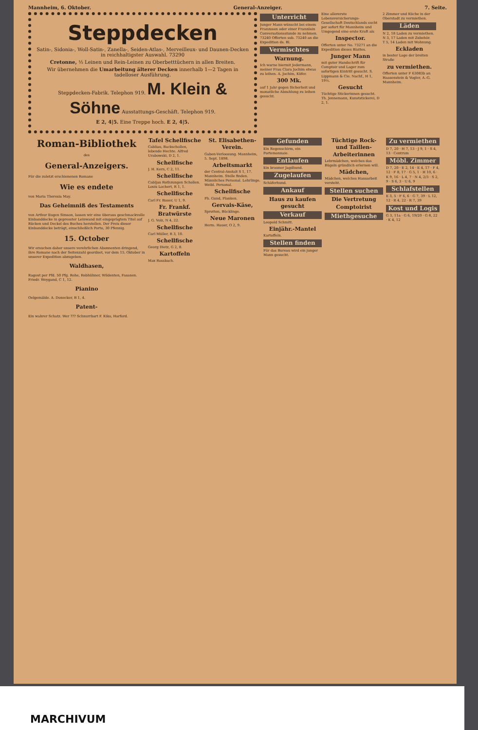Mannheim, 6. Oktober. General-Anzeiger. 7. Seite.
Steppdecken
Satin-, Sidonia-, Woll-Satin-, Zanella-, Seiden-Atlas-, Merveilleux- und Daunen-Decken in reichhaltigster Auswahl. 73290
Cretonne, ½ Leinen und Rein-Leinen zu Oberbetttüchern in allen Breiten.
Wir übernehmen die Umarbeitung älterer Decken innerhalb 1—2 Tagen in tadelloser Ausführung.
Steppdecken-Fabrik. Telephon 919. M. Klein & Söhne Ausstattungs-Geschäft. Telephon 919.
E 2, 4|5. Eine Treppe hoch. E 2, 4|5.
Unterricht
Junger Mann wünscht bei einem Franzosen oder einer Französin Conversationsstunde zu nehmen. 73240 Offerten sub. 73240 an die Expedition ds. Bl.
Vermischtes
Warnung.
Ich warne hiermit Jedermann, meiner Frau Clara Jochim etwas zu leihen. A. Jochim, Küfer.
300 Mk.
auf 1 Jahr gegen Sicherheit und monatliche Abzahlung zu leihen gesucht.
Eine allererste Lebensversicherungs-Gesellschaft Deutschlands sucht per sofort für Mannheim und Umgegend eine erste Kraft als
Inspector.
Offerten unter No. 73271 an die Expedition dieses Blattes.
Junger Mann
mit guter Handschrift für Comptoir und Lager zum sofortigen Eintritt gesucht. S. Lippmann & Cie. Nachf., H 1, 19½.
Gesucht
Tüchtige Stickerinnen gesucht. Th. Jennemann, Kunststickerei, D 2, 1.
2 Zimmer und Küche in der Oberstadt zu vermiethen.
Läden
N 2, 18 Laden zu vermiethen.
N 3, 17 Laden mit Zubehör.
T 5, 14 Laden mit Wohnung.
Eckladen
in bester Lage der breiten Straße
zu vermiethen.
Offerten unter F 63083b an Haasenstein & Vogler, A.-G. Mannheim.
Roman-Bibliothek
des
General-Anzeigers.
Für die zuletzt erschienenen Romane
Wie es endete
von Maria Theresia May.
Das Geheimniß des Testaments
von Arthur Eugen Simson, lassen wir eine überaus geschmackvolle Einbanddecke in gepresster Leinwand mit eingeprägtem Titel auf Rücken und Deckel des Buches herstellen. Der Preis dieser Einbanddecke beträgt, einschließlich Porto, 30 Pfennig.
15. October
Wir ersuchen daher unsere verehrlichen Abonnenten dringend, ihre Romane nach der Seitenzahl geordnet, vor dem 15. Oktober in unserer Expedition abzugeben.
Waldhasen,
Ragout per Pfd. 50 Pfg. Rehe, Rebhühner, Wildenten, Fasanen. Friedr. Weygand, C 1, 12.
Pianino
Oelgemälde. A. Donecker, B 1, 4.
Patent-
Ein wahrer Schatz. Wer ??? Schnurrbart F. Kiko, Harford.
Tafel Schellfische
Cabliau, Backschollen, lebende Hechte. Alfred Urabowski, D 2, 1.
Schellfische
J. H. Kern, C 2, 11.
Schellfische
Cabljau Rothzungen Schollen. Louis Lochert, R 1, 1.
Schellfische
Carl Fr. Bauer, U 1, 9.
Fr. Frankf. Bratwürste
J. G. Volz, N 4, 22.
Schellfische
Carl Müller, R 3, 10.
Schellfische
Georg Dietz, G 2, 8.
Kartoffeln
Max Rossbach.
St. Elisabethen-Verein.
Gaben-Verloosung. Mannheim, 5. Sept. 1898.
Arbeitsmarkt
der Central-Anstalt S 1, 17. Mannheim. Stelle finden. Männliches Personal. Lehrlinge. Weibl. Personal.
Schellfische
Ph. Gund, Planken.
Gervais-Käse,
Sprotten, Bücklinge.
Neue Maronen
Herm. Hauer, O 2, 9.
Gefunden
Ein Regenschirm, ein Portemonnaie.
Entlaufen
Ein brauner Jagdhund.
Zugelaufen
Schäferhund.
Ankauf
Haus zu kaufen gesucht
Verkauf
Leopold Schmitt.
Einjähr.-Mantel
Kartoffeln.
Stellen finden
Für das Bureau wird ein junger Mann gesucht.
Tüchtige Rock- und Taillen-Arbeiterinnen
Lehrmädchen, welches das Bügeln gründlich erlernen will.
Mädchen,
Mädchen, welches Hausarbeit versteht.
Stellen suchen
Die Vertretung
Comptoirist
Miethgesuche
Zu vermiethen
D 7, 20 · H 7, 13 · J 9, 1 · S 4, 13 · Centrum
Möbl. Zimmer
D 7, 20 · E 2, 14 · E 4, 17 · F 4, 12 · F 8, 17 · G 5, 1 · H 10, 6 · K 9, 16 · L 4, 7 · N 4, 2/3 · S 2, 9 · S 6, 3 · U 6, 9
Schlafstellen
E 3, 5 · F 6, 6 · G 7, 39 · L 12, 12 · R 4, 22 · R 7, 39
Kost und Logis
G 3, 11a · G 6, 19/20 · G 8, 22 · K 4, 12
MARCHIVUM